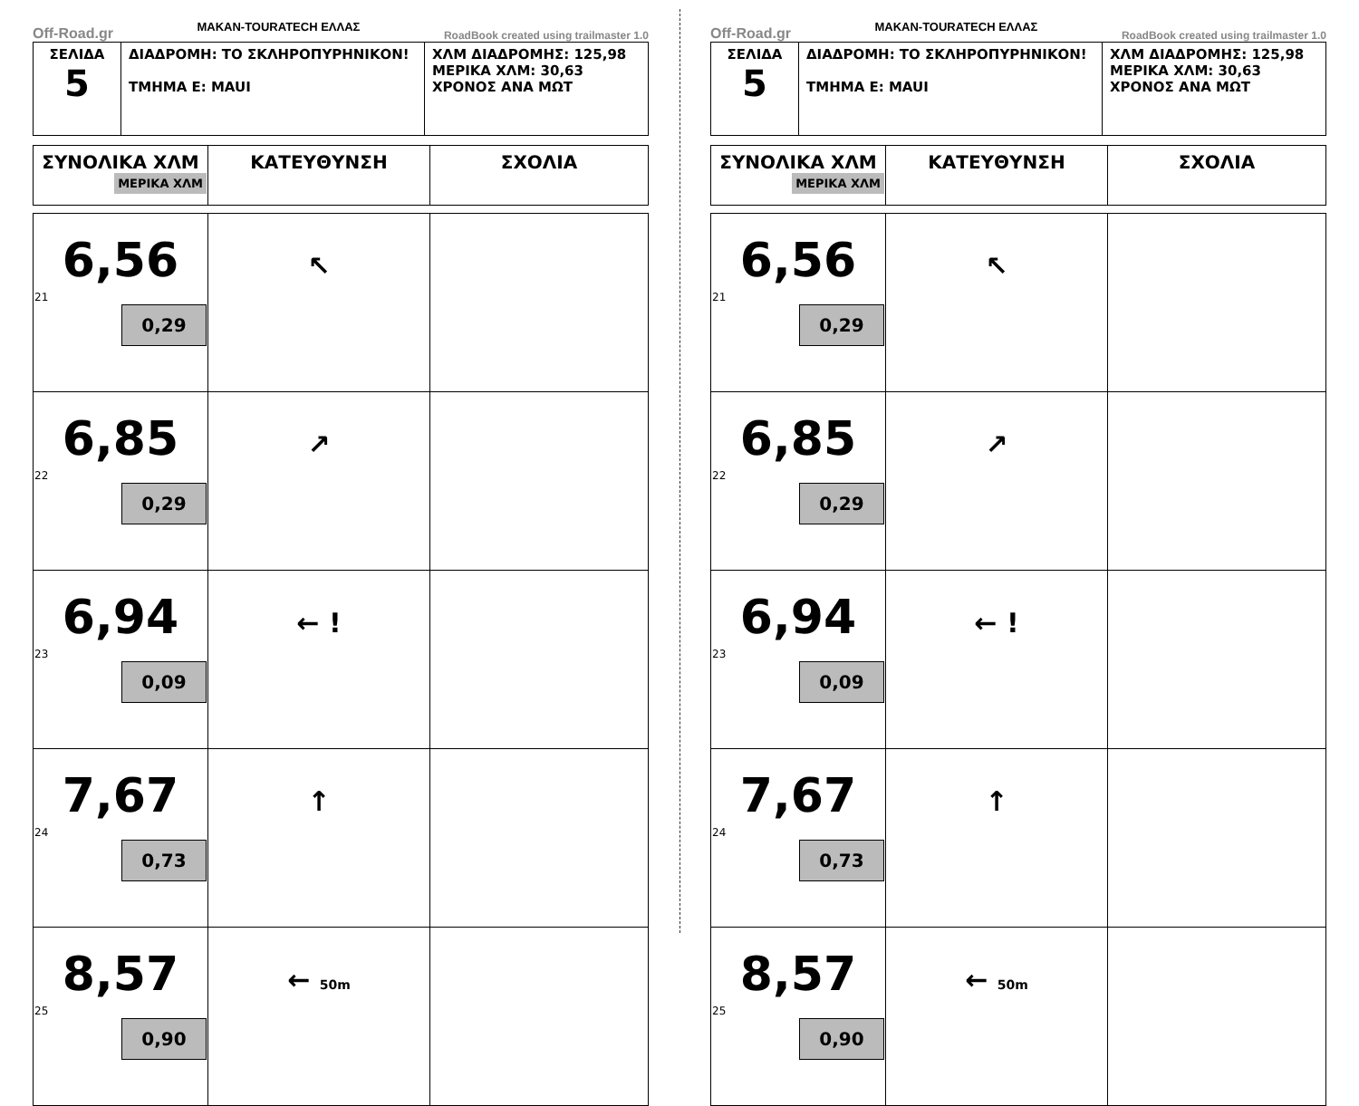Off-Road.gr MAKAN-TOURATECH ΕΛΛΑΣ RoadBook created using trailmaster 1.0
| ΣΕΛΙΔΑ 5 | ΔΙΑΔΡΟΜΗ: ΤΟ ΣΚΛΗΡΟΠΥΡΗΝΙΚΟΝ! ΤΜΗΜΑ Ε: MAUI | ΧΛΜ ΔΙΑΔΡΟΜΗΣ: 125,98 ΜΕΡΙΚΑ ΧΛΜ: 30,63 ΧΡΟΝΟΣ ΑΝΑ ΜΩΤ |
| ΣΥΝΟΛΙΚΑ ΧΛΜ ΜΕΡΙΚΑ ΧΛΜ | ΚΑΤΕΥΘΥΝΣΗ | ΣΧΟΛΙΑ |
| --- | --- | --- |
| 6,56 21 0,29 | ↖ | |
| 6,85 22 0,29 | ↗ | |
| 6,94 23 0,09 | ← ! | |
| 7,67 24 0,73 | ↑ | |
| 8,57 25 0,90 | ← 50m | |
Off-Road.gr MAKAN-TOURATECH ΕΛΛΑΣ RoadBook created using trailmaster 1.0
| ΣΕΛΙΔΑ 5 | ΔΙΑΔΡΟΜΗ: ΤΟ ΣΚΛΗΡΟΠΥΡΗΝΙΚΟΝ! ΤΜΗΜΑ Ε: MAUI | ΧΛΜ ΔΙΑΔΡΟΜΗΣ: 125,98 ΜΕΡΙΚΑ ΧΛΜ: 30,63 ΧΡΟΝΟΣ ΑΝΑ ΜΩΤ |
| ΣΥΝΟΛΙΚΑ ΧΛΜ ΜΕΡΙΚΑ ΧΛΜ | ΚΑΤΕΥΘΥΝΣΗ | ΣΧΟΛΙΑ |
| --- | --- | --- |
| 6,56 21 0,29 | ↖ | |
| 6,85 22 0,29 | ↗ | |
| 6,94 23 0,09 | ← ! | |
| 7,67 24 0,73 | ↑ | |
| 8,57 25 0,90 | ← 50m | |